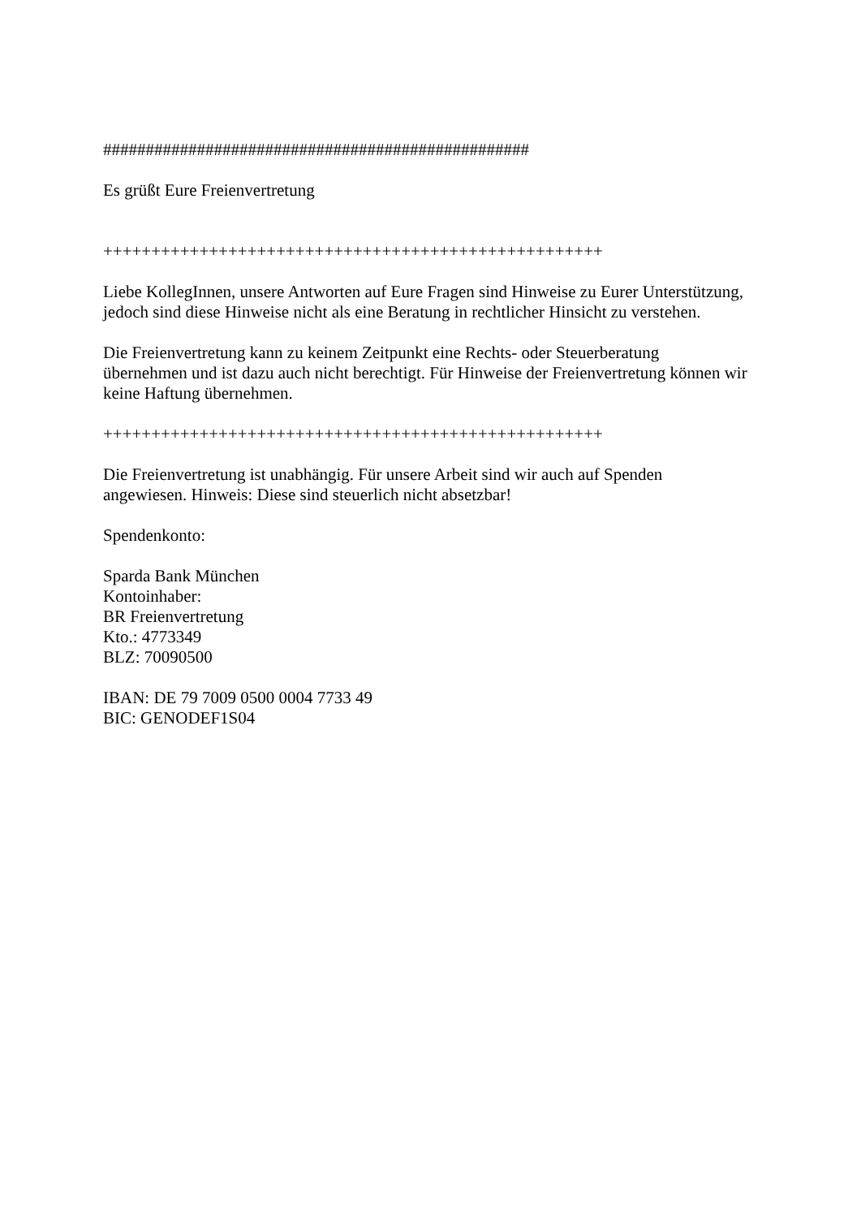##################################################
Es grüßt Eure Freienvertretung
++++++++++++++++++++++++++++++++++++++++++++++++++++
Liebe KollegInnen, unsere Antworten auf Eure Fragen sind Hinweise zu Eurer Unterstützung, jedoch sind diese Hinweise nicht als eine Beratung in rechtlicher Hinsicht zu verstehen.
Die Freienvertretung kann zu keinem Zeitpunkt eine Rechts- oder Steuerberatung
übernehmen und ist dazu auch nicht berechtigt. Für Hinweise der Freienvertretung können wir keine Haftung übernehmen.
++++++++++++++++++++++++++++++++++++++++++++++++++++
Die Freienvertretung ist unabhängig. Für unsere Arbeit sind wir auch auf Spenden
angewiesen. Hinweis: Diese sind steuerlich nicht absetzbar!
Spendenkonto:
Sparda Bank München
Kontoinhaber:
BR Freienvertretung
Kto.: 4773349
BLZ: 70090500
IBAN: DE 79 7009 0500 0004 7733 49
BIC: GENODEF1S04